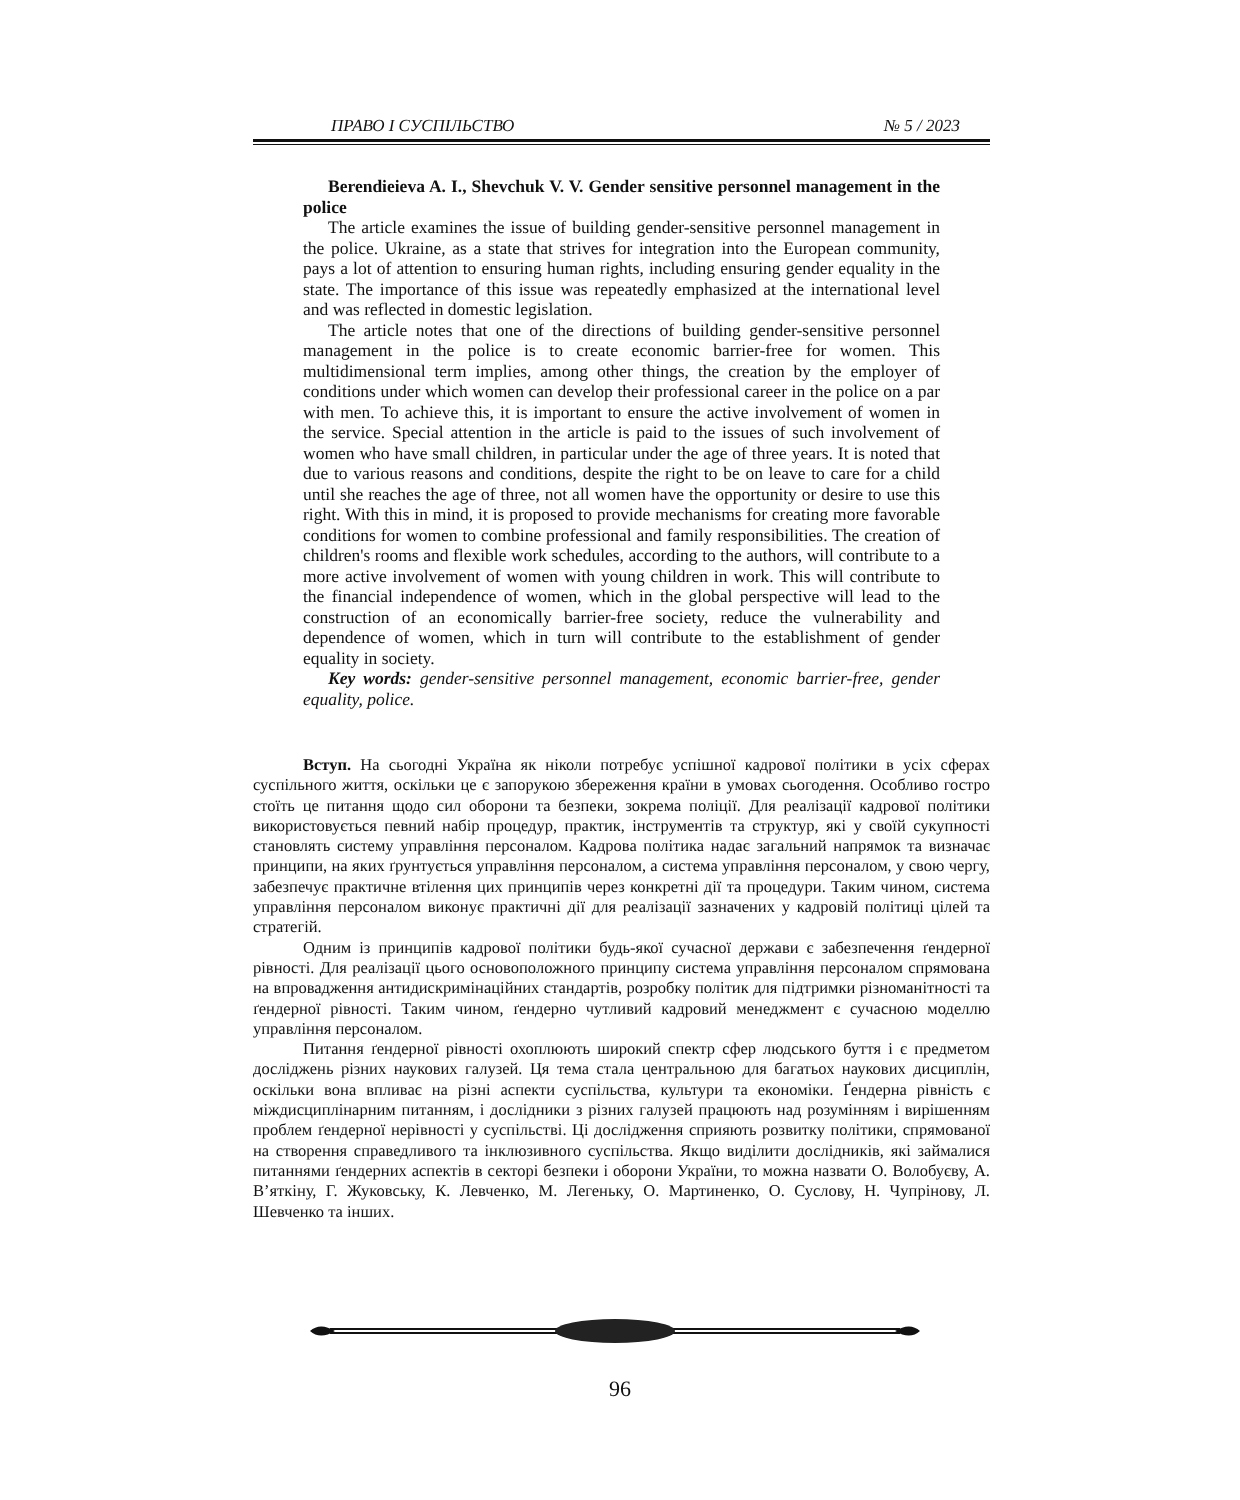ПРАВО І СУСПІЛЬСТВО № 5 / 2023
Berendieieva A. I., Shevchuk V. V. Gender sensitive personnel management in the police
The article examines the issue of building gender-sensitive personnel management in the police. Ukraine, as a state that strives for integration into the European community, pays a lot of attention to ensuring human rights, including ensuring gender equality in the state. The importance of this issue was repeatedly emphasized at the international level and was reflected in domestic legislation.
The article notes that one of the directions of building gender-sensitive personnel management in the police is to create economic barrier-free for women. This multidimensional term implies, among other things, the creation by the employer of conditions under which women can develop their professional career in the police on a par with men. To achieve this, it is important to ensure the active involvement of women in the service. Special attention in the article is paid to the issues of such involvement of women who have small children, in particular under the age of three years. It is noted that due to various reasons and conditions, despite the right to be on leave to care for a child until she reaches the age of three, not all women have the opportunity or desire to use this right. With this in mind, it is proposed to provide mechanisms for creating more favorable conditions for women to combine professional and family responsibilities. The creation of children's rooms and flexible work schedules, according to the authors, will contribute to a more active involvement of women with young children in work. This will contribute to the financial independence of women, which in the global perspective will lead to the construction of an economically barrier-free society, reduce the vulnerability and dependence of women, which in turn will contribute to the establishment of gender equality in society.
Key words: gender-sensitive personnel management, economic barrier-free, gender equality, police.
Вступ. На сьогодні Україна як ніколи потребує успішної кадрової політики в усіх сферах суспільного життя, оскільки це є запорукою збереження країни в умовах сьогодення. Особливо гостро стоїть це питання щодо сил оборони та безпеки, зокрема поліції. Для реалізації кадрової політики використовується певний набір процедур, практик, інструментів та структур, які у своїй сукупності становлять систему управління персоналом. Кадрова політика надає загальний напрямок та визначає принципи, на яких ґрунтується управління персоналом, а система управління персоналом, у свою чергу, забезпечує практичне втілення цих принципів через конкретні дії та процедури. Таким чином, система управління персоналом виконує практичні дії для реалізації зазначених у кадровій політиці цілей та стратегій.
Одним із принципів кадрової політики будь-якої сучасної держави є забезпечення ґендерної рівності. Для реалізації цього основоположного принципу система управління персоналом спрямована на впровадження антидискримінаційних стандартів, розробку політик для підтримки різноманітності та ґендерної рівності. Таким чином, ґендерно чутливий кадровий менеджмент є сучасною моделлю управління персоналом.
Питання ґендерної рівності охоплюють широкий спектр сфер людського буття і є предметом досліджень різних наукових галузей. Ця тема стала центральною для багатьох наукових дисциплін, оскільки вона впливає на різні аспекти суспільства, культури та економіки. Ґендерна рівність є міждисциплінарним питанням, і дослідники з різних галузей працюють над розумінням і вирішенням проблем ґендерної нерівності у суспільстві. Ці дослідження сприяють розвитку політики, спрямованої на створення справедливого та інклюзивного суспільства. Якщо виділити дослідників, які займалися питаннями ґендерних аспектів в секторі безпеки і оборони України, то можна назвати О. Волобуєву, А. В’яткіну, Г. Жуковську, К. Левченко, М. Легеньку, О. Мартиненко, О. Суслову, Н. Чупрінову, Л. Шевченко та інших.
96